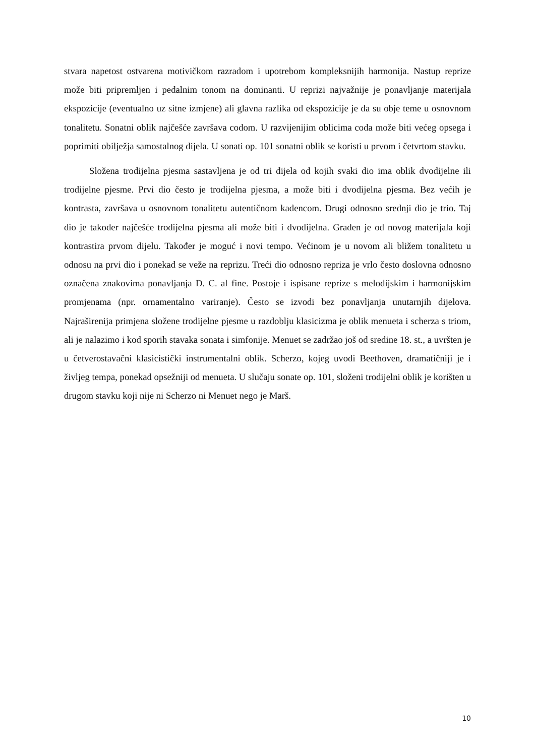stvara napetost ostvarena motivičkom razradom i upotrebom kompleksnijih harmonija. Nastup reprize može biti pripremljen i pedalnim tonom na dominanti. U reprizi najvažnije je ponavljanje materijala ekspozicije (eventualno uz sitne izmjene) ali glavna razlika od ekspozicije je da su obje teme u osnovnom tonalitetu. Sonatni oblik najčešće završava codom. U razvijenijim oblicima coda može biti većeg opsega i poprimiti obilježja samostalnog dijela. U sonati op. 101 sonatni oblik se koristi u prvom i četvrtom stavku.
Složena trodijelna pjesma sastavljena je od tri dijela od kojih svaki dio ima oblik dvodijelne ili trodijelne pjesme. Prvi dio često je trodijelna pjesma, a može biti i dvodijelna pjesma. Bez većih je kontrasta, završava u osnovnom tonalitetu autentičnom kadencom. Drugi odnosno srednji dio je trio. Taj dio je također najčešće trodijelna pjesma ali može biti i dvodijelna. Građen je od novog materijala koji kontrastira prvom dijelu. Također je moguć i novi tempo. Većinom je u novom ali bližem tonalitetu u odnosu na prvi dio i ponekad se veže na reprizu. Treći dio odnosno repriza je vrlo često doslovna odnosno označena znakovima ponavljanja D. C. al fine. Postoje i ispisane reprize s melodijskim i harmonijskim promjenama (npr. ornamentalno variranje). Često se izvodi bez ponavljanja unutarnjih dijelova. Najraširenija primjena složene trodijelne pjesme u razdoblju klasicizma je oblik menueta i scherza s triom, ali je nalazimo i kod sporih stavaka sonata i simfonije. Menuet se zadržao još od sredine 18. st., a uvršten je u četverostavačni klasicistički instrumentalni oblik. Scherzo, kojeg uvodi Beethoven, dramatičniji je i življeg tempa, ponekad opsežniji od menueta. U slučaju sonate op. 101, složeni trodijelni oblik je korišten u drugom stavku koji nije ni Scherzo ni Menuet nego je Marš.
10